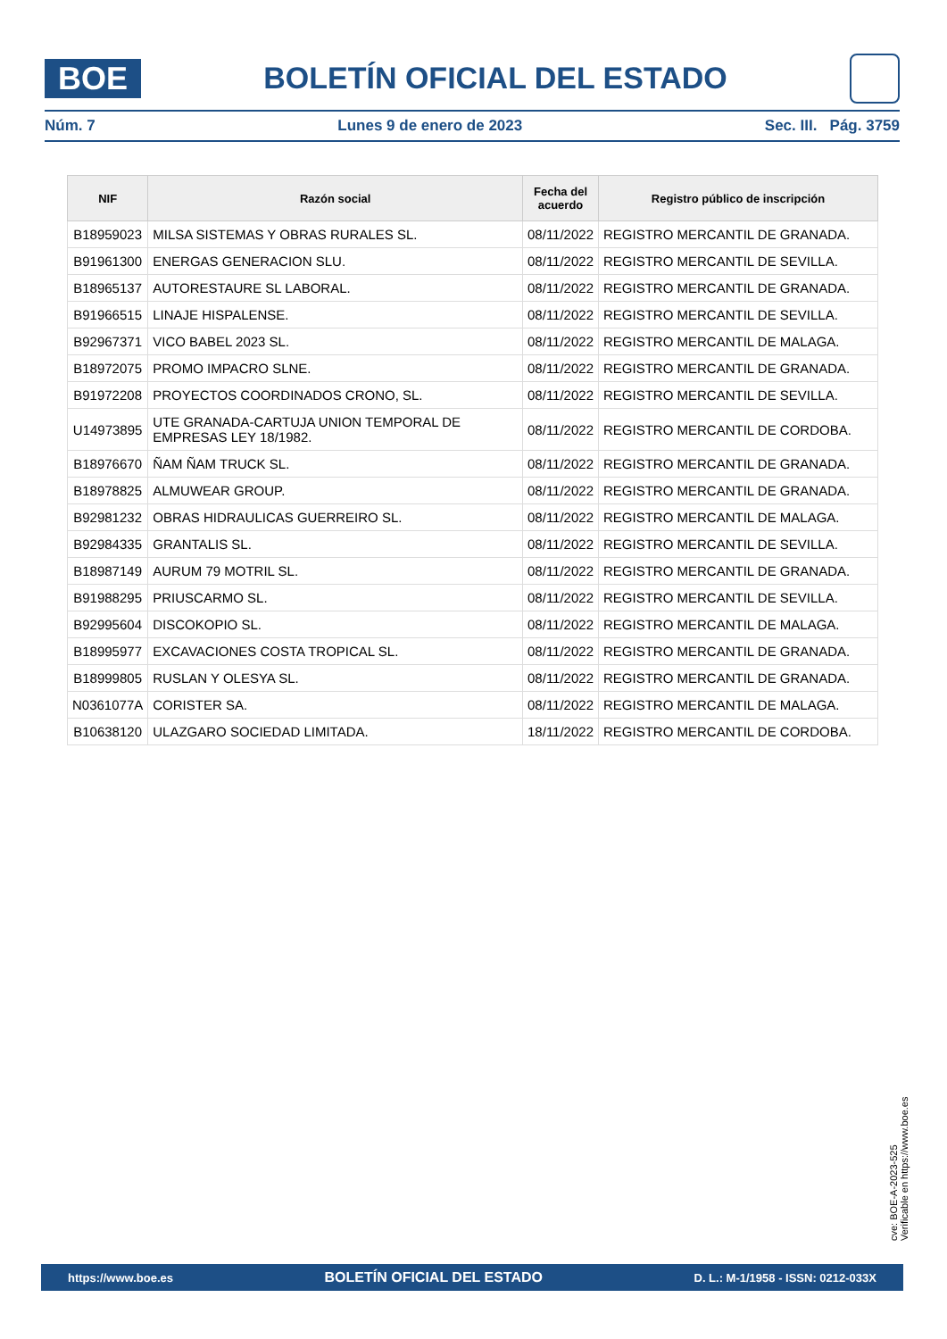BOE
BOLETÍN OFICIAL DEL ESTADO
Núm. 7 Lunes 9 de enero de 2023 Sec. III. Pág. 3759
| NIF | Razón social | Fecha del acuerdo | Registro público de inscripción |
| --- | --- | --- | --- |
| B18959023 | MILSA SISTEMAS Y OBRAS RURALES SL. | 08/11/2022 | REGISTRO MERCANTIL DE GRANADA. |
| B91961300 | ENERGAS GENERACION SLU. | 08/11/2022 | REGISTRO MERCANTIL DE SEVILLA. |
| B18965137 | AUTORESTAURE SL LABORAL. | 08/11/2022 | REGISTRO MERCANTIL DE GRANADA. |
| B91966515 | LINAJE HISPALENSE. | 08/11/2022 | REGISTRO MERCANTIL DE SEVILLA. |
| B92967371 | VICO BABEL 2023 SL. | 08/11/2022 | REGISTRO MERCANTIL DE MALAGA. |
| B18972075 | PROMO IMPACRO SLNE. | 08/11/2022 | REGISTRO MERCANTIL DE GRANADA. |
| B91972208 | PROYECTOS COORDINADOS CRONO, SL. | 08/11/2022 | REGISTRO MERCANTIL DE SEVILLA. |
| U14973895 | UTE GRANADA-CARTUJA UNION TEMPORAL DE EMPRESAS LEY 18/1982. | 08/11/2022 | REGISTRO MERCANTIL DE CORDOBA. |
| B18976670 | ÑAM ÑAM TRUCK SL. | 08/11/2022 | REGISTRO MERCANTIL DE GRANADA. |
| B18978825 | ALMUWEAR GROUP. | 08/11/2022 | REGISTRO MERCANTIL DE GRANADA. |
| B92981232 | OBRAS HIDRAULICAS GUERREIRO SL. | 08/11/2022 | REGISTRO MERCANTIL DE MALAGA. |
| B92984335 | GRANTALIS SL. | 08/11/2022 | REGISTRO MERCANTIL DE SEVILLA. |
| B18987149 | AURUM 79 MOTRIL SL. | 08/11/2022 | REGISTRO MERCANTIL DE GRANADA. |
| B91988295 | PRIUSCARMO SL. | 08/11/2022 | REGISTRO MERCANTIL DE SEVILLA. |
| B92995604 | DISCOKOPIO SL. | 08/11/2022 | REGISTRO MERCANTIL DE MALAGA. |
| B18995977 | EXCAVACIONES COSTA TROPICAL SL. | 08/11/2022 | REGISTRO MERCANTIL DE GRANADA. |
| B18999805 | RUSLAN Y OLESYA SL. | 08/11/2022 | REGISTRO MERCANTIL DE GRANADA. |
| N0361077A | CORISTER SA. | 08/11/2022 | REGISTRO MERCANTIL DE MALAGA. |
| B10638120 | ULAZGARO SOCIEDAD LIMITADA. | 18/11/2022 | REGISTRO MERCANTIL DE CORDOBA. |
cve: BOE-A-2023-525
Verificable en https://www.boe.es
https://www.boe.es BOLETÍN OFICIAL DEL ESTADO D. L.: M-1/1958 - ISSN: 0212-033X